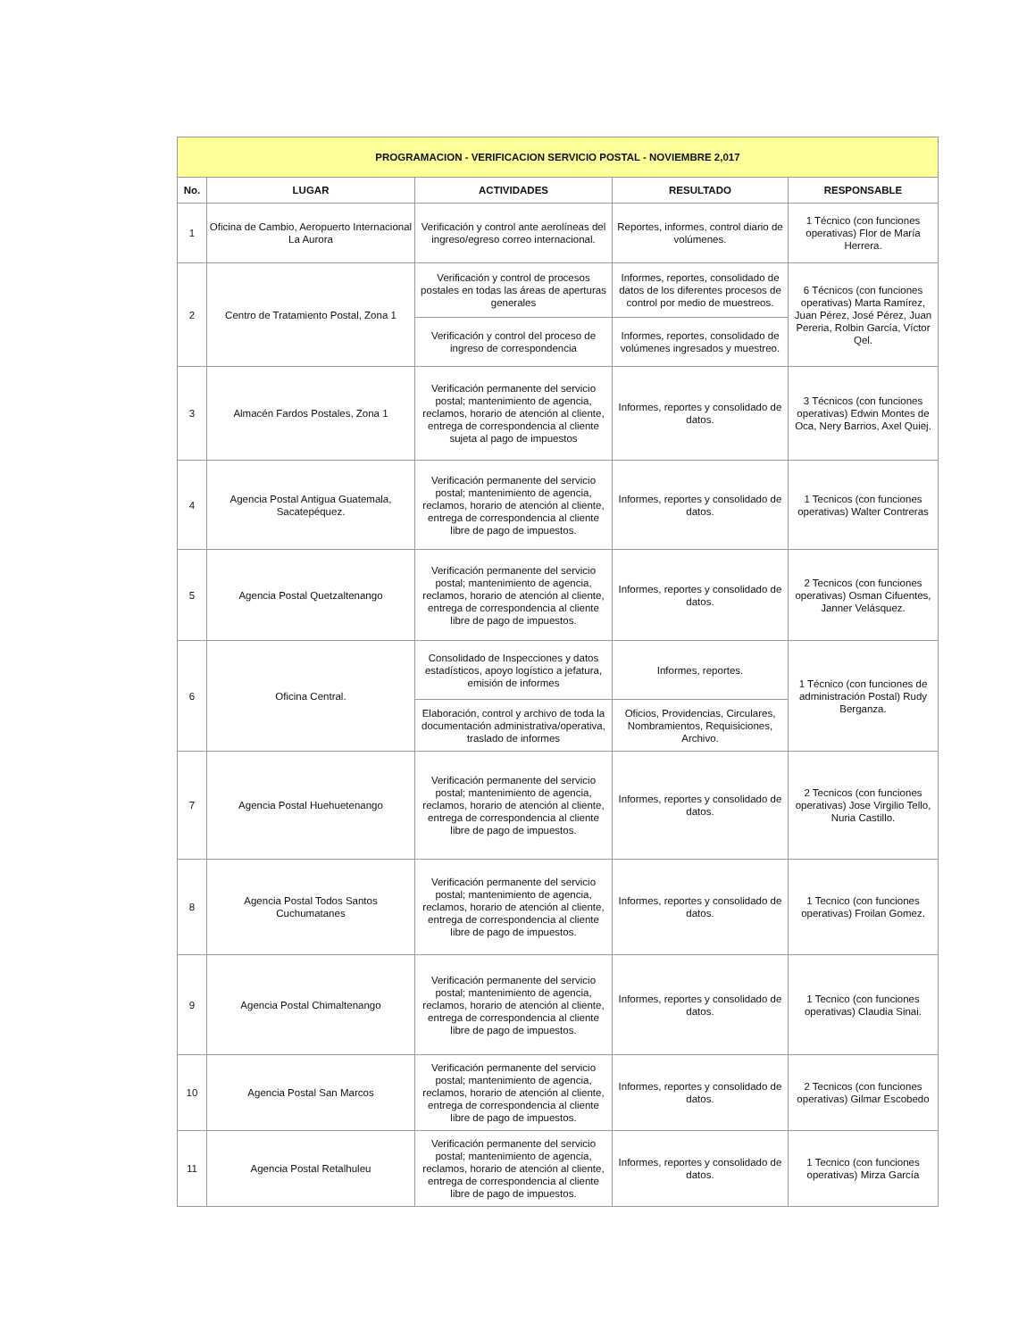| PROGRAMACION - VERIFICACION SERVICIO POSTAL - NOVIEMBRE 2,017 | | | | |
| No. | LUGAR | ACTIVIDADES | RESULTADO | RESPONSABLE |
| 1 | Oficina de Cambio, Aeropuerto Internacional La Aurora | Verificación y control ante aerolíneas del ingreso/egreso correo internacional. | Reportes, informes, control diario de volúmenes. | 1 Técnico (con funciones operativas) Flor de María Herrera. |
| 2 | Centro de Tratamiento Postal, Zona 1 | Verificación y control de procesos postales en todas las áreas de aperturas generales | Informes, reportes, consolidado de datos de los diferentes procesos de control por medio de muestreos. | 6 Técnicos (con funciones operativas) Marta Ramírez, Juan Pérez, José Pérez, Juan Pereria, Rolbin García, Víctor Qel. |
| | | Verificación y control del proceso de ingreso de correspondencia | Informes, reportes, consolidado de volúmenes ingresados y muestreo. | |
| 3 | Almacén Fardos Postales, Zona 1 | Verificación permanente del servicio postal; mantenimiento de agencia, reclamos, horario de atención al cliente, entrega de correspondencia al cliente sujeta al pago de impuestos | Informes, reportes y consolidado de datos. | 3 Técnicos (con funciones operativas) Edwin Montes de Oca, Nery Barrios, Axel Quiej. |
| 4 | Agencia Postal Antigua Guatemala, Sacatepéquez. | Verificación permanente del servicio postal; mantenimiento de agencia, reclamos, horario de atención al cliente, entrega de correspondencia al cliente libre de pago de impuestos. | Informes, reportes y consolidado de datos. | 1 Tecnicos (con funciones operativas) Walter Contreras |
| 5 | Agencia Postal Quetzaltenango | Verificación permanente del servicio postal; mantenimiento de agencia, reclamos, horario de atención al cliente, entrega de correspondencia al cliente libre de pago de impuestos. | Informes, reportes y consolidado de datos. | 2 Tecnicos (con funciones operativas) Osman Cifuentes, Janner Velásquez. |
| 6 | Oficina Central. | Consolidado de Inspecciones y datos estadísticos, apoyo logístico a jefatura, emisión de informes | Informes, reportes. | 1 Técnico (con funciones de administración Postal) Rudy Berganza. |
| | | Elaboración, control y archivo de toda la documentación administrativa/operativa, traslado de informes | Oficios, Providencias, Circulares, Nombramientos, Requisiciones, Archivo. | |
| 7 | Agencia Postal Huehuetenango | Verificación permanente del servicio postal; mantenimiento de agencia, reclamos, horario de atención al cliente, entrega de correspondencia al cliente libre de pago de impuestos. | Informes, reportes y consolidado de datos. | 2 Tecnicos (con funciones operativas) Jose Virgilio Tello, Nuria Castillo. |
| 8 | Agencia Postal Todos Santos Cuchumatanes | Verificación permanente del servicio postal; mantenimiento de agencia, reclamos, horario de atención al cliente, entrega de correspondencia al cliente libre de pago de impuestos. | Informes, reportes y consolidado de datos. | 1 Tecnico (con funciones operativas) Froilan Gomez. |
| 9 | Agencia Postal Chimaltenango | Verificación permanente del servicio postal; mantenimiento de agencia, reclamos, horario de atención al cliente, entrega de correspondencia al cliente libre de pago de impuestos. | Informes, reportes y consolidado de datos. | 1 Tecnico (con funciones operativas) Claudia Sinai. |
| 10 | Agencia Postal San Marcos | Verificación permanente del servicio postal; mantenimiento de agencia, reclamos, horario de atención al cliente, entrega de correspondencia al cliente libre de pago de impuestos. | Informes, reportes y consolidado de datos. | 2 Tecnicos (con funciones operativas) Gilmar Escobedo |
| 11 | Agencia Postal Retalhuleu | Verificación permanente del servicio postal; mantenimiento de agencia, reclamos, horario de atención al cliente, entrega de correspondencia al cliente libre de pago de impuestos. | Informes, reportes y consolidado de datos. | 1 Tecnico (con funciones operativas) Mirza García |